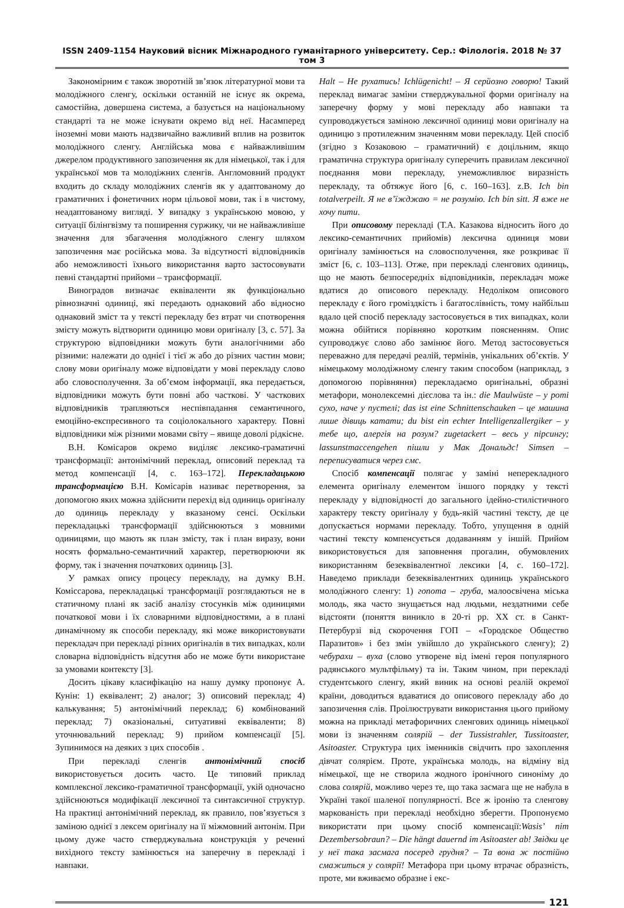ISSN 2409-1154 Науковий вісник Міжнародного гуманітарного університету. Сер.: Філологія. 2018 № 37 том 3
Закономірним є також зворотній зв’язок літературної мови та молодіжного сленгу, оскільки останній не існує як окрема, самостійна, довершена система, а базується на національному стандарті та не може існувати окремо від неї. Насамперед іноземні мови мають надзвичайно важливий вплив на розвиток молодіжного сленгу. Англійська мова є найважливішим джерелом продуктивного запозичення як для німецької, так і для української мов та молодіжних сленгів. Англомовний продукт входить до складу молодіжних сленгів як у адаптованому до граматичних і фонетичних норм цільової мови, так і в чистому, неадаптованому вигляді. У випадку з українською мовою, у ситуації білінгвізму та поширення суржику, чи не найважливіше значення для збагачення молодіжного сленгу шляхом запозичення має російська мова. За відсутності відповідників або неможливості їхнього використання варто застосовувати певні стандартні прийоми – трансформації.
Виноградов визначає еквіваленти як функціонально рівнозначні одиниці, які передають однаковий або відносно однаковий зміст та у тексті перекладу без втрат чи спотворення змісту можуть відтворити одиницю мови оригіналу [3, с. 57]. За структурою відповідники можуть бути аналогічними або різними: належати до однієї і тієї ж або до різних частин мови; слову мови оригіналу може відповідати у мові перекладу слово або словосполучення. За об’ємом інформації, яка передається, відповідники можуть бути повні або часткові. У часткових відповідників трапляються неспівпадання семантичного, емоційно-експресивного та соціолокального характеру. Повні відповідники між різними мовами світу – явище доволі рідкісне.
В.Н. Комісаров окремо виділяє лексико-граматичні трансформації: антонімічний переклад, описовий переклад та метод компенсації [4, с. 163–172]. Перекладацькою трансформацією В.Н. Комісарів називає перетворення, за допомогою яких можна здійснити перехід від одиниць оригіналу до одиниць перекладу у вказаному сенсі. Оскільки перекладацькі трансформації здійснюються з мовними одиницями, що мають як план змісту, так і план виразу, вони носять формально-семантичний характер, перетворюючи як форму, так і значення початкових одиниць [3].
У рамках опису процесу перекладу, на думку В.Н. Коміссарова, перекладацькі трансформації розглядаються не в статичному плані як засіб аналізу стосунків між одиницями початкової мови і їх словарними відповідностями, а в плані динамічному як способи перекладу, які може використовувати перекладач при перекладі різних оригіналів в тих випадках, коли словарна відповідність відсутня або не може бути використане за умовами контексту [3].
Досить цікаву класифікацію на нашу думку пропонує А. Кунін: 1) еквівалент; 2) аналог; 3) описовий переклад; 4) калькування; 5) антонімічний переклад; 6) комбінований переклад; 7) оказіональні, ситуативні еквіваленти; 8) уточнювальний переклад; 9) прийом компенсації [5]. Зупинимося на деяких з цих способів .
При перекладі сленгів антонімічний спосіб використовується досить часто. Це типовий приклад комплексної лексико-граматичної трансформації, укій одночасно здійснюються модифікації лексичної та синтаксичної структур. На практиці антонімічний переклад, як правило, пов’язується з заміною однієї з лексем оригіналу на її міжмовний антонім. При цьому дуже часто стверджувальна конструкція у реченні вихідного тексту замінюється на заперечну в перекладі і навпаки.
Halt – Не рухатись! Ichlügenicht! – Я серйозно говорю! Такий переклад вимагає заміни стверджувальної форми оригіналу на заперечну форму у мові перекладу або навпаки та супроводжується заміною лексичної одиниці мови оригіналу на одиницю з протилежним значенням мови перекладу. Цей спосіб (згідно з Козаковою – граматичний) є доцільним, якщо граматична структура оригіналу суперечить правилам лексичної поєднання мови перекладу, унеможливлює виразність перекладу, та обтяжує його [6, с. 160–163]. z.B. Ich bin totalverpeilt. Я не в’їжджаю = не розумію. Ich bin sitt. Я вже не хочу пити.
При описовому перекладі (Т.А. Казакова відносить його до лексико-семантичних прийомів) лексична одиниця мови оригіналу замінюється на словосполучення, яке розкриває її зміст [6, с. 103–113]. Отже, при перекладі сленгових одиниць, що не мають безпосередніх відповідників, перекладач може вдатися до описового перекладу. Недоліком описового перекладу є його громіздкість і багатослівність, тому найбільш вдало цей спосіб перекладу застосовується в тих випадках, коли можна обійтися порівняно коротким поясненням. Опис супроводжує слово або замінює його. Метод застосовується переважно для передачі реалій, термінів, унікальних об’єктів. У німецькому молодіжному сленгу таким способом (наприклад, з допомогою порівняння) перекладаємо оригінальні, образні метафори, монолексемні дієслова та ін.: die Maulwüste – у роті сухо, наче у пустелі; das ist eine Schnittenschauken – це машина лише дівиць катати; du bist ein echter Intelligenzallergiker – у тебе що, алергія на розум? zugetackert – весь у пірсингу; lassunstmaccengehen пішли у Мак Дональдс! Simsen – переписуватися через смс.
Спосіб компенсації полягає у заміні неперекладного елемента оригіналу елементом іншого порядку у тексті перекладу у відповідності до загального ідейно-стилістичного характеру тексту оригіналу у будь-якій частині тексту, де це допускається нормами перекладу. Тобто, упущення в одній частині тексту компенсується додаванням у іншій. Прийом використовується для заповнення прогалин, обумовлених використанням безеквівалентної лексики [4, с. 160–172]. Наведемо приклади безеквівалентних одиниць українського молодіжного сленгу: 1) гопота – груба, малоосвічена міська молодь, яка часто знущається над людьми, нездатними себе відстояти (поняття виникло в 20-ті рр. XX ст. в Санкт-Петербурзі від скорочення ГОП – «Городское Общество Паразитов» і без змін увійшло до українського сленгу); 2) чебурахи – вуха (слово утворене від імені героя популярного радянського мультфільму) та ін. Таким чином, при перекладі студентського сленгу, який виник на основі реалій окремої країни, доводиться вдаватися до описового перекладу або до запозичення слів. Проілюструвати використання цього прийому можна на прикладі метафоричних сленгових одиниць німецької мови із значенням солярій – der Tussistrahler, Tussitoaster, Asitoaster. Структура цих іменників свідчить про захоплення дівчат солярієм. Проте, українська молодь, на відміну від німецької, ще не створила жодного іронічного синоніму до слова солярій, можливо через те, що така засмага ще не набула в Україні такої шаленої популярності. Все ж іронію та сленгову маркованість при перекладі необхідно зберегти. Пропонуємо використати при цьому спосіб компенсації:Wasis’ nim Dezembersobraun? – Die hängt dauernd im Asitoaster ab! Звідки це у неї така засмага посеред грудня? – Та вона ж постійно смажиться у солярії! Метафора при цьому втрачає образність, проте, ми вживаємо образне і екс-
121